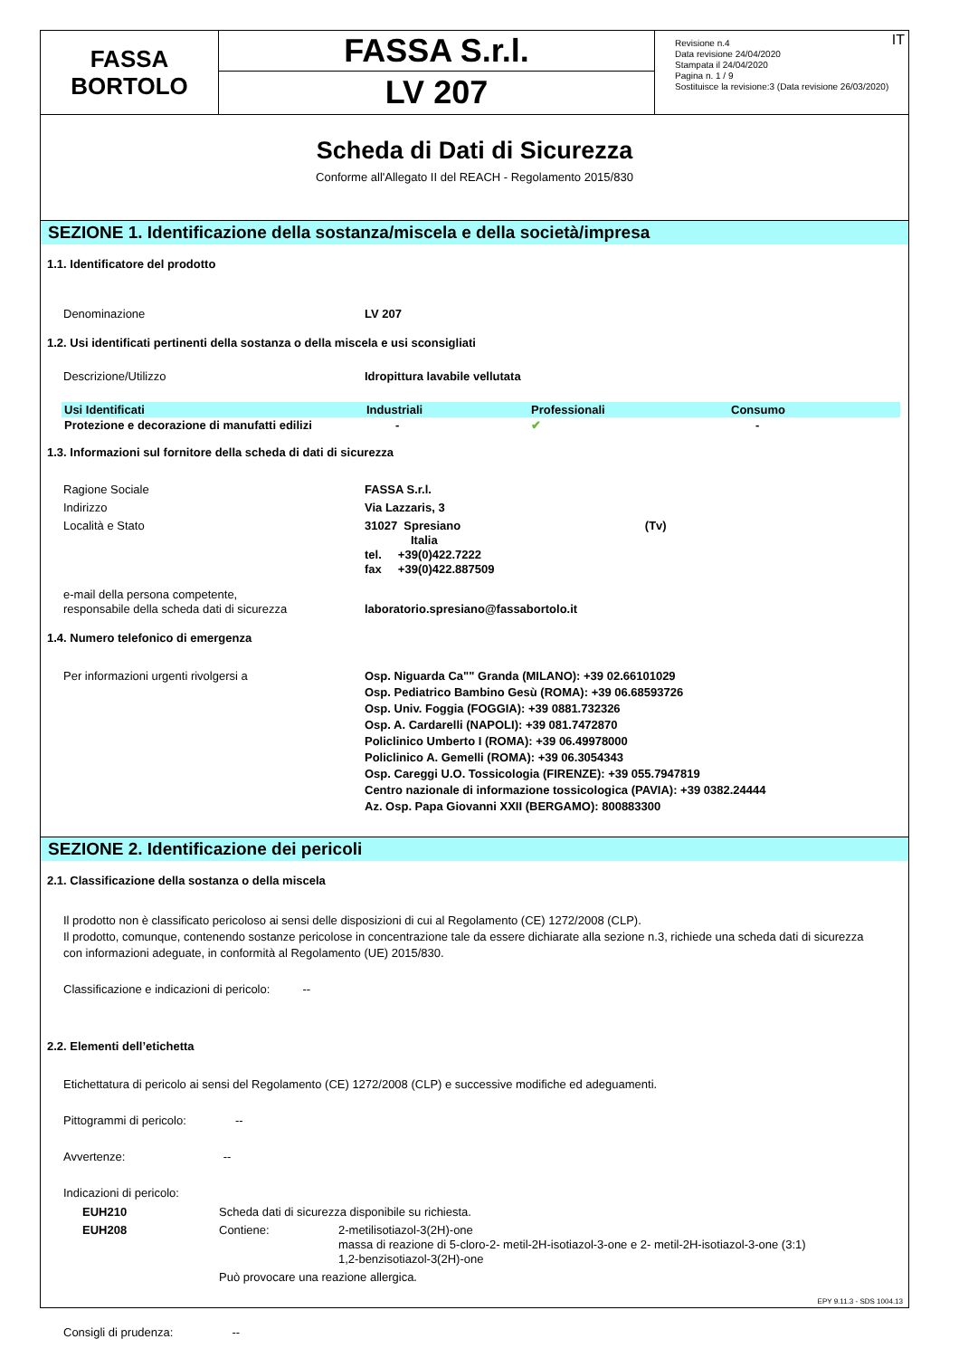FASSA
BORTOLO
FASSA S.r.l.
LV 207
IT Revisione n.4
Data revisione 24/04/2020
Stampata il 24/04/2020
Pagina n. 1 / 9
Sostituisce la revisione:3 (Data revisione 26/03/2020)
Scheda di Dati di Sicurezza
Conforme all'Allegato II del REACH - Regolamento 2015/830
SEZIONE 1. Identificazione della sostanza/miscela e della società/impresa
1.1. Identificatore del prodotto
Denominazione LV 207
1.2. Usi identificati pertinenti della sostanza o della miscela e usi sconsigliati
Descrizione/Utilizzo Idropittura lavabile vellutata
| Usi Identificati | Industriali | Professionali | Consumo |
| --- | --- | --- | --- |
| Protezione e decorazione di manufatti edilizi | - | ✔ | - |
1.3. Informazioni sul fornitore della scheda di dati di sicurezza
Ragione Sociale FASSA S.r.l.
Indirizzo Via Lazzaris, 3
Località e Stato 31027 Spresiano (Tv)
Italia
tel. +39(0)422.7222
fax +39(0)422.887509
e-mail della persona competente,
responsabile della scheda dati di sicurezza
laboratorio.spresiano@fassabortolo.it
1.4. Numero telefonico di emergenza
Per informazioni urgenti rivolgersi a Osp. Niguarda Ca"" Granda (MILANO): +39 02.66101029
Osp. Pediatrico Bambino Gesù (ROMA): +39 06.68593726
Osp. Univ. Foggia (FOGGIA): +39 0881.732326
Osp. A. Cardarelli (NAPOLI): +39 081.7472870
Policlinico Umberto I (ROMA): +39 06.49978000
Policlinico A. Gemelli (ROMA): +39 06.3054343
Osp. Careggi U.O. Tossicologia (FIRENZE): +39 055.7947819
Centro nazionale di informazione tossicologica (PAVIA): +39 0382.24444
Az. Osp. Papa Giovanni XXII (BERGAMO): 800883300
SEZIONE 2. Identificazione dei pericoli
2.1. Classificazione della sostanza o della miscela
Il prodotto non è classificato pericoloso ai sensi delle disposizioni di cui al Regolamento (CE) 1272/2008 (CLP).
Il prodotto, comunque, contenendo sostanze pericolose in concentrazione tale da essere dichiarate alla sezione n.3, richiede una scheda dati di sicurezza con informazioni adeguate, in conformità al Regolamento (UE) 2015/830.
Classificazione e indicazioni di pericolo: --
2.2. Elementi dell’etichetta
Etichettatura di pericolo ai sensi del Regolamento (CE) 1272/2008 (CLP) e successive modifiche ed adeguamenti.
Pittogrammi di pericolo: --
Avvertenze: --
Indicazioni di pericolo:
EUH210 Scheda dati di sicurezza disponibile su richiesta.
EUH208 Contiene: 2-metilisotiazol-3(2H)-one
massa di reazione di 5-cloro-2- metil-2H-isotiazol-3-one e 2- metil-2H-isotiazol-3-one (3:1)
1,2-benzisotiazol-3(2H)-one
Può provocare una reazione allergica.
Consigli di prudenza: --
EPY 9.11.3 - SDS 1004.13